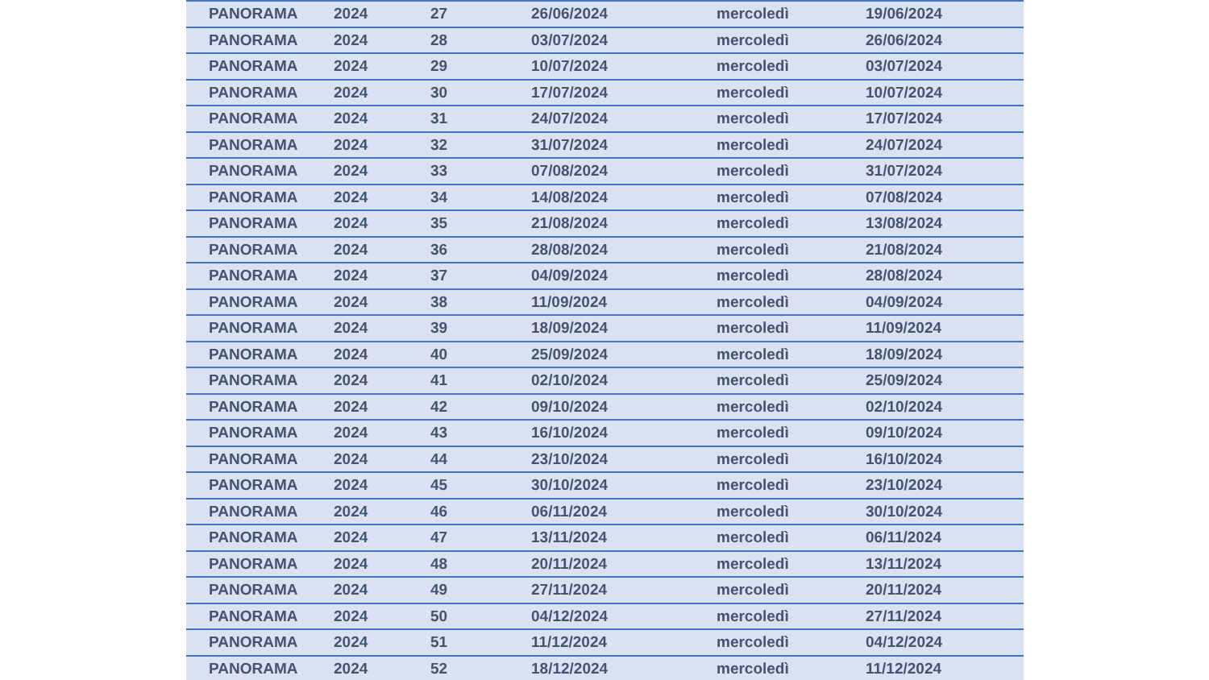| PANORAMA | 2024 | 27 | 26/06/2024 | mercoledì | 19/06/2024 |
| PANORAMA | 2024 | 28 | 03/07/2024 | mercoledì | 26/06/2024 |
| PANORAMA | 2024 | 29 | 10/07/2024 | mercoledì | 03/07/2024 |
| PANORAMA | 2024 | 30 | 17/07/2024 | mercoledì | 10/07/2024 |
| PANORAMA | 2024 | 31 | 24/07/2024 | mercoledì | 17/07/2024 |
| PANORAMA | 2024 | 32 | 31/07/2024 | mercoledì | 24/07/2024 |
| PANORAMA | 2024 | 33 | 07/08/2024 | mercoledì | 31/07/2024 |
| PANORAMA | 2024 | 34 | 14/08/2024 | mercoledì | 07/08/2024 |
| PANORAMA | 2024 | 35 | 21/08/2024 | mercoledì | 13/08/2024 |
| PANORAMA | 2024 | 36 | 28/08/2024 | mercoledì | 21/08/2024 |
| PANORAMA | 2024 | 37 | 04/09/2024 | mercoledì | 28/08/2024 |
| PANORAMA | 2024 | 38 | 11/09/2024 | mercoledì | 04/09/2024 |
| PANORAMA | 2024 | 39 | 18/09/2024 | mercoledì | 11/09/2024 |
| PANORAMA | 2024 | 40 | 25/09/2024 | mercoledì | 18/09/2024 |
| PANORAMA | 2024 | 41 | 02/10/2024 | mercoledì | 25/09/2024 |
| PANORAMA | 2024 | 42 | 09/10/2024 | mercoledì | 02/10/2024 |
| PANORAMA | 2024 | 43 | 16/10/2024 | mercoledì | 09/10/2024 |
| PANORAMA | 2024 | 44 | 23/10/2024 | mercoledì | 16/10/2024 |
| PANORAMA | 2024 | 45 | 30/10/2024 | mercoledì | 23/10/2024 |
| PANORAMA | 2024 | 46 | 06/11/2024 | mercoledì | 30/10/2024 |
| PANORAMA | 2024 | 47 | 13/11/2024 | mercoledì | 06/11/2024 |
| PANORAMA | 2024 | 48 | 20/11/2024 | mercoledì | 13/11/2024 |
| PANORAMA | 2024 | 49 | 27/11/2024 | mercoledì | 20/11/2024 |
| PANORAMA | 2024 | 50 | 04/12/2024 | mercoledì | 27/11/2024 |
| PANORAMA | 2024 | 51 | 11/12/2024 | mercoledì | 04/12/2024 |
| PANORAMA | 2024 | 52 | 18/12/2024 | mercoledì | 11/12/2024 |